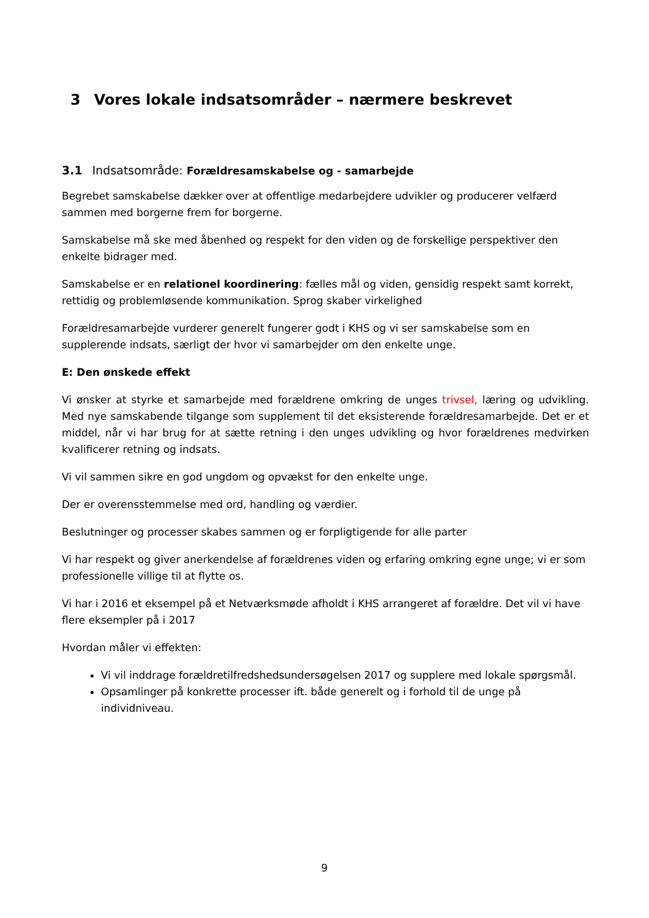3 Vores lokale indsatsområder – nærmere beskrevet
3.1 Indsatsområde: Forældresamskabelse og - samarbejde
Begrebet samskabelse dækker over at offentlige medarbejdere udvikler og producerer velfærd sammen med borgerne frem for borgerne.
Samskabelse må ske med åbenhed og respekt for den viden og de forskellige perspektiver den enkelte bidrager med.
Samskabelse er en relationel koordinering: fælles mål og viden, gensidig respekt samt korrekt, rettidig og problemløsende kommunikation. Sprog skaber virkelighed
Forældresamarbejde vurderer generelt fungerer godt i KHS og vi ser samskabelse som en supplerende indsats, særligt der hvor vi samarbejder om den enkelte unge.
E: Den ønskede effekt
Vi ønsker at styrke et samarbejde med forældrene omkring de unges trivsel, læring og udvikling. Med nye samskabende tilgange som supplement til det eksisterende forældresamarbejde. Det er et middel, når vi har brug for at sætte retning i den unges udvikling og hvor forældrenes medvirken kvalificerer retning og indsats.
Vi vil sammen sikre en god ungdom og opvækst for den enkelte unge.
Der er overensstemmelse med ord, handling og værdier.
Beslutninger og processer skabes sammen og er forpligtigende for alle parter
Vi har respekt og giver anerkendelse af forældrenes viden og erfaring omkring egne unge; vi er som professionelle villige til at flytte os.
Vi har i 2016 et eksempel på et Netværksmøde afholdt i KHS arrangeret af forældre. Det vil vi have flere eksempler på i 2017
Hvordan måler vi effekten:
Vi vil inddrage forældretilfredshedsundersøgelsen 2017 og supplere med lokale spørgsmål.
Opsamlinger på konkrette processer ift. både generelt og i forhold til de unge på individniveau.
9